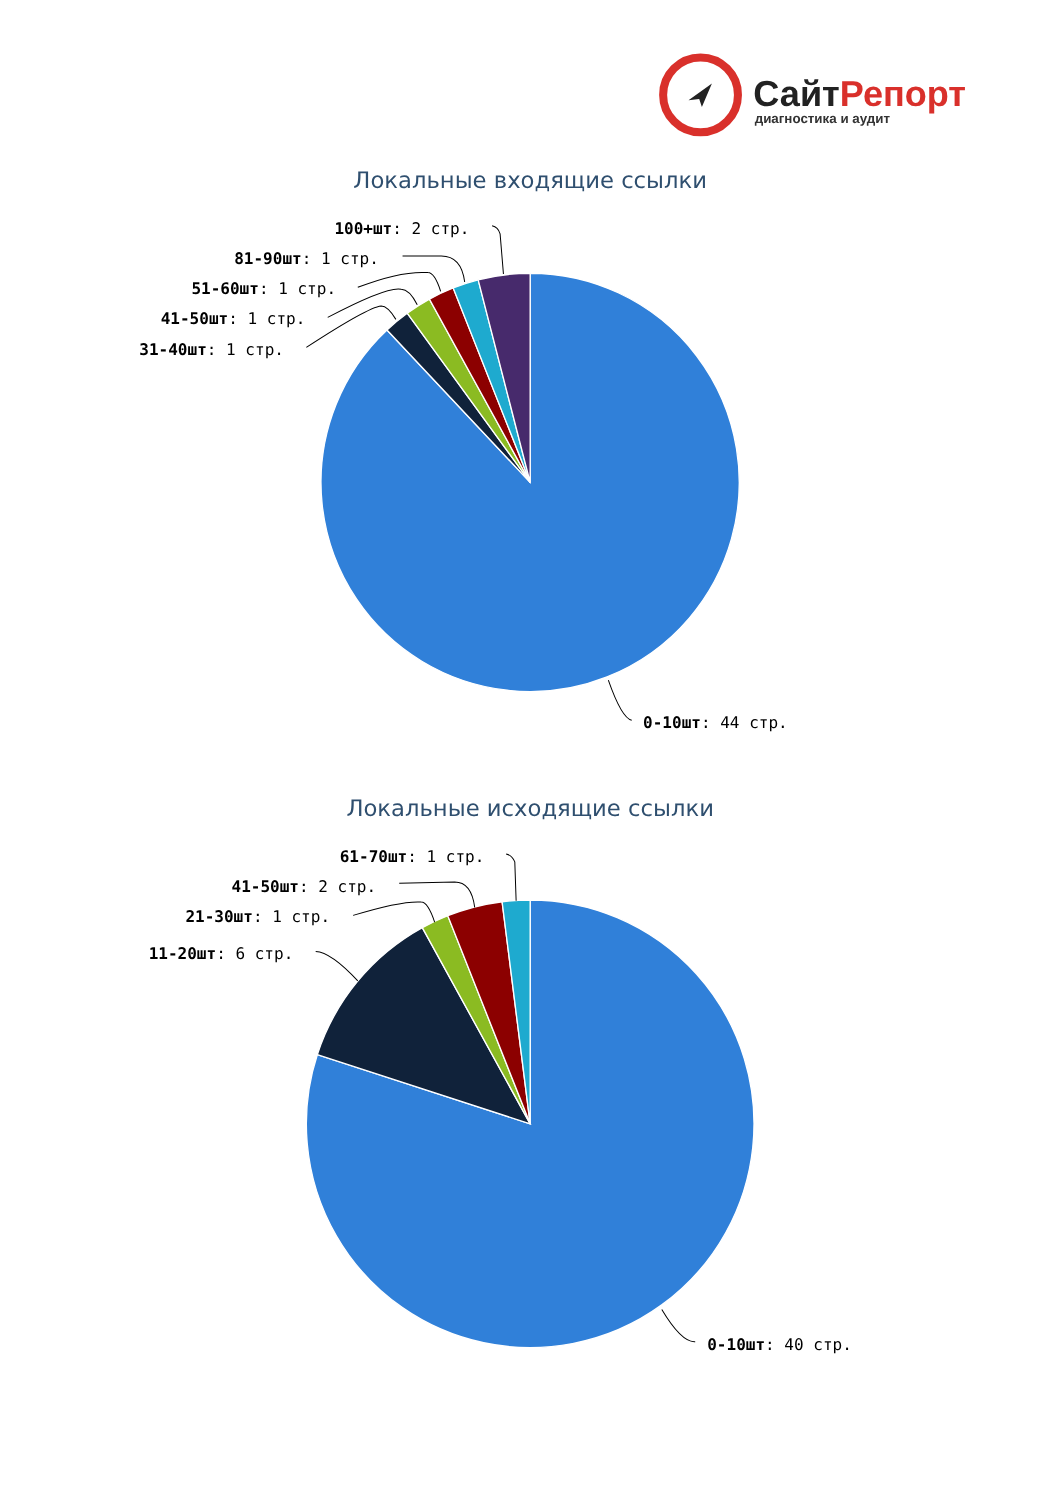СайтРепорт
диагностика и аудит
Локальные входящие ссылки
100+шт: 2 стр.
81-90шт: 1 стр.
51-60шт: 1 стр.
41-50шт: 1 стр.
31-40шт: 1 стр.
0-10шт: 44 стр.
Локальные исходящие ссылки
61-70шт: 1 стр.
41-50шт: 2 стр.
21-30шт: 1 стр.
11-20шт: 6 стр.
0-10шт: 40 стр.